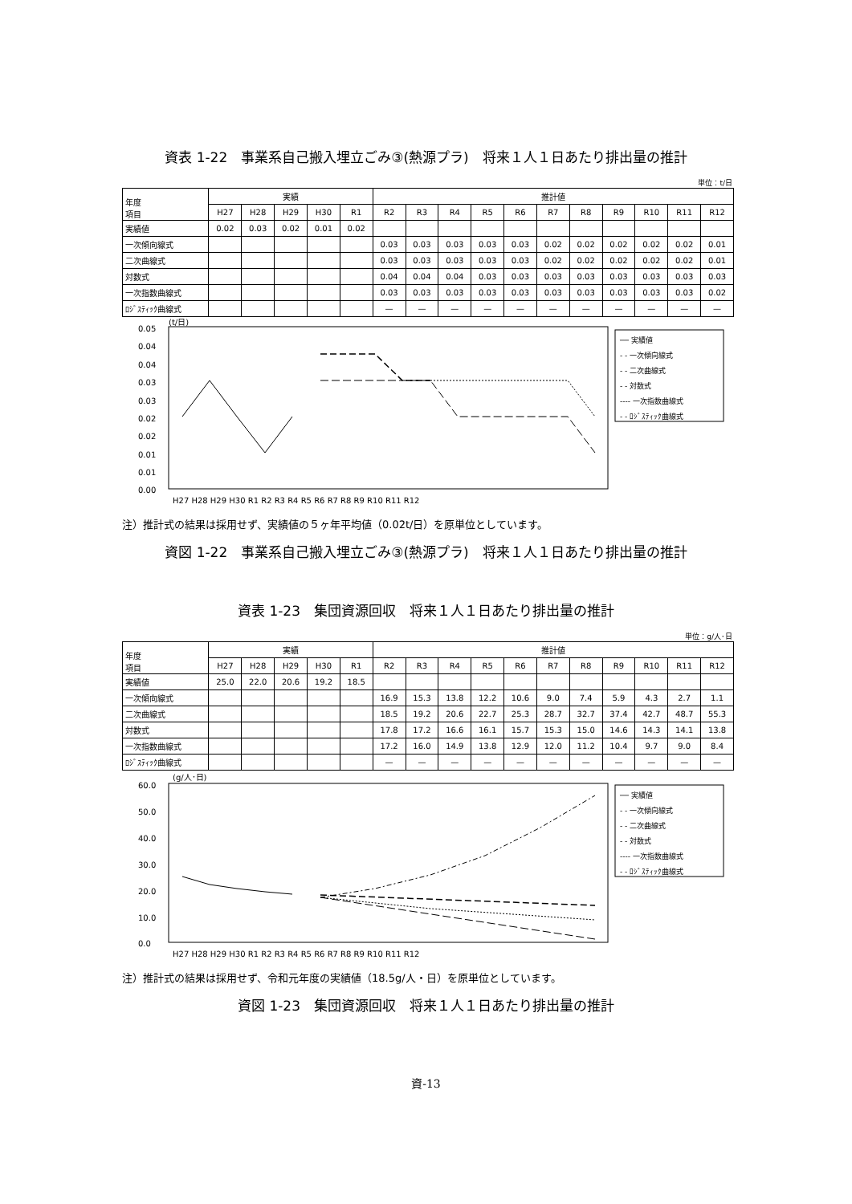資表 1-22　事業系自己搬入埋立ごみ③(熱源プラ)　将来１人１日あたり排出量の推計
単位：t/日
| 年度 項目 | 実績 | | | | | 推計値 | | | | | | | | | | |
| --- | --- | --- | --- | --- | --- | --- | --- | --- | --- | --- | --- | --- | --- | --- | --- | --- |
| | H27 | H28 | H29 | H30 | R1 | R2 | R3 | R4 | R5 | R6 | R7 | R8 | R9 | R10 | R11 | R12 |
| 実績値 | 0.02 | 0.03 | 0.02 | 0.01 | 0.02 | | | | | | | | | | | |
| 一次傾向線式 | | | | | | 0.03 | 0.03 | 0.03 | 0.03 | 0.03 | 0.02 | 0.02 | 0.02 | 0.02 | 0.02 | 0.01 |
| 二次曲線式 | | | | | | 0.03 | 0.03 | 0.03 | 0.03 | 0.03 | 0.02 | 0.02 | 0.02 | 0.02 | 0.02 | 0.01 |
| 対数式 | | | | | | 0.04 | 0.04 | 0.04 | 0.03 | 0.03 | 0.03 | 0.03 | 0.03 | 0.03 | 0.03 | 0.03 |
| 一次指数曲線式 | | | | | | 0.03 | 0.03 | 0.03 | 0.03 | 0.03 | 0.03 | 0.03 | 0.03 | 0.03 | 0.03 | 0.02 |
| ﾛｼﾞｽﾃｨｯｸ曲線式 | | | | | | — | — | — | — | — | — | — | — | — | — | — |
(t/日)
0.05
0.04
0.04
0.03
0.03
0.02
0.02
0.01
0.01
0.00
H27 H28 H29 H30 R1 R2 R3 R4 R5 R6 R7 R8 R9 R10 R11 R12
── 実績値
- - 一次傾向線式
- - 二次曲線式
- - 対数式
---- 一次指数曲線式
- - ﾛｼﾞｽﾃｨｯｸ曲線式
注）推計式の結果は採用せず、実績値の５ヶ年平均値（0.02t/日）を原単位としています。
資図 1-22　事業系自己搬入埋立ごみ③(熱源プラ)　将来１人１日あたり排出量の推計
資表 1-23　集団資源回収　将来１人１日あたり排出量の推計
単位：g/人･日
| 年度 項目 | 実績 | | | | | 推計値 | | | | | | | | | | |
| --- | --- | --- | --- | --- | --- | --- | --- | --- | --- | --- | --- | --- | --- | --- | --- | --- |
| | H27 | H28 | H29 | H30 | R1 | R2 | R3 | R4 | R5 | R6 | R7 | R8 | R9 | R10 | R11 | R12 |
| 実績値 | 25.0 | 22.0 | 20.6 | 19.2 | 18.5 | | | | | | | | | | | |
| 一次傾向線式 | | | | | | 16.9 | 15.3 | 13.8 | 12.2 | 10.6 | 9.0 | 7.4 | 5.9 | 4.3 | 2.7 | 1.1 |
| 二次曲線式 | | | | | | 18.5 | 19.2 | 20.6 | 22.7 | 25.3 | 28.7 | 32.7 | 37.4 | 42.7 | 48.7 | 55.3 |
| 対数式 | | | | | | 17.8 | 17.2 | 16.6 | 16.1 | 15.7 | 15.3 | 15.0 | 14.6 | 14.3 | 14.1 | 13.8 |
| 一次指数曲線式 | | | | | | 17.2 | 16.0 | 14.9 | 13.8 | 12.9 | 12.0 | 11.2 | 10.4 | 9.7 | 9.0 | 8.4 |
| ﾛｼﾞｽﾃｨｯｸ曲線式 | | | | | | — | — | — | — | — | — | — | — | — | — | — |
(g/人･日)
60.0
50.0
40.0
30.0
20.0
10.0
0.0
H27 H28 H29 H30 R1 R2 R3 R4 R5 R6 R7 R8 R9 R10 R11 R12
── 実績値
- - 一次傾向線式
- - 二次曲線式
- - 対数式
---- 一次指数曲線式
- - ﾛｼﾞｽﾃｨｯｸ曲線式
注）推計式の結果は採用せず、令和元年度の実績値（18.5g/人・日）を原単位としています。
資図 1-23　集団資源回収　将来１人１日あたり排出量の推計
資-13